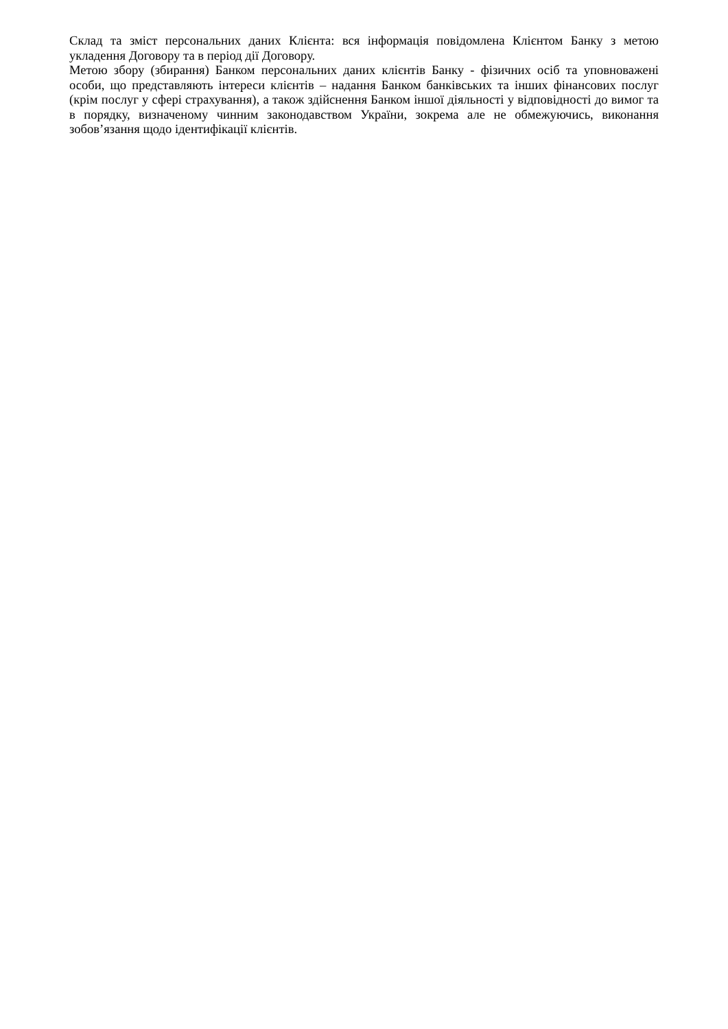Склад та зміст персональних даних Клієнта: вся інформація повідомлена Клієнтом Банку з метою укладення Договору та в період дії Договору.
Метою збору (збирання) Банком персональних даних клієнтів Банку - фізичних осіб та уповноважені особи, що представляють інтереси клієнтів – надання Банком банківських та інших фінансових послуг (крім послуг у сфері страхування), а також здійснення Банком іншої діяльності у відповідності до вимог та в порядку, визначеному чинним законодавством України, зокрема але не обмежуючись, виконання зобов’язання щодо ідентифікації клієнтів.